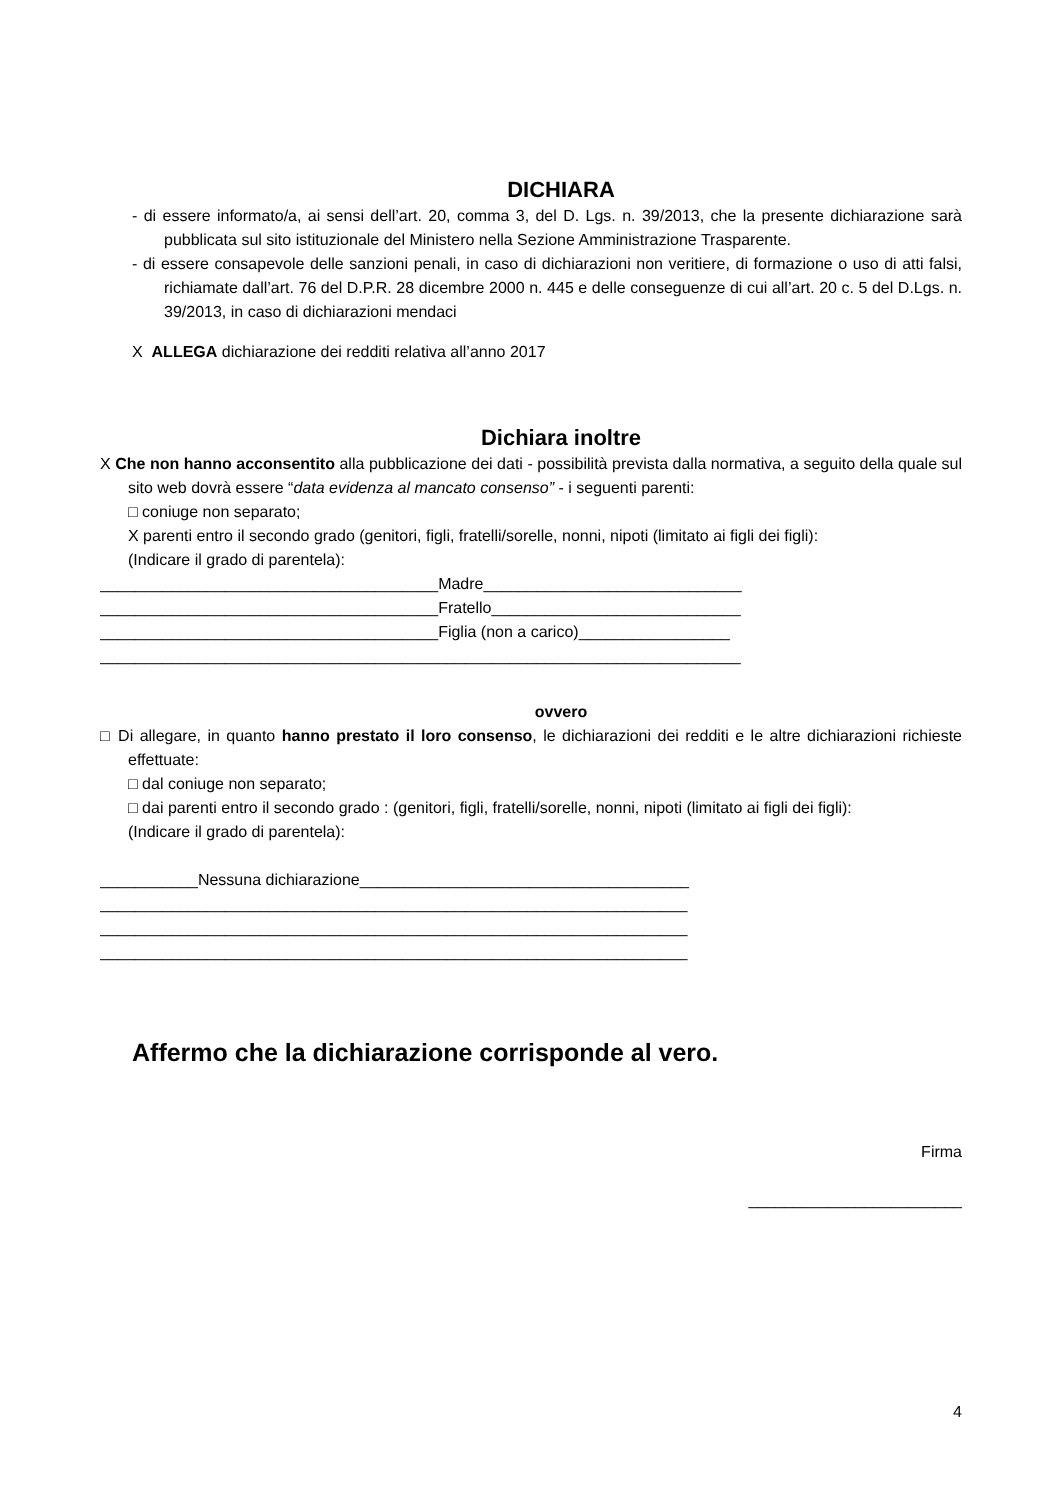DICHIARA
- di essere informato/a, ai sensi dell’art. 20, comma 3, del D. Lgs. n. 39/2013, che la presente dichiarazione sarà pubblicata sul sito istituzionale del Ministero nella Sezione Amministrazione Trasparente.
- di essere consapevole delle sanzioni penali, in caso di dichiarazioni non veritiere, di formazione o uso di atti falsi, richiamate dall’art. 76 del D.P.R. 28 dicembre 2000 n. 445 e delle conseguenze di cui all’art. 20 c. 5 del D.Lgs. n. 39/2013, in caso di dichiarazioni mendaci
X ALLEGA dichiarazione dei redditi relativa all’anno 2017
Dichiara inoltre
X Che non hanno acconsentito alla pubblicazione dei dati - possibilità prevista dalla normativa, a seguito della quale sul sito web dovrà essere “data evidenza al mancato consenso” - i seguenti parenti:
□ coniuge non separato;
X parenti entro il secondo grado (genitori, figli, fratelli/sorelle, nonni, nipoti (limitato ai figli dei figli):
(Indicare il grado di parentela):
______________________________________Madre_____________________________
______________________________________Fratello____________________________
______________________________________Figlia (non a carico)_________________
________________________________________________________________________
ovvero
□ Di allegare, in quanto hanno prestato il loro consenso, le dichiarazioni dei redditi e le altre dichiarazioni richieste effettuate:
□ dal coniuge non separato;
□ dai parenti entro il secondo grado : (genitori, figli, fratelli/sorelle, nonni, nipoti (limitato ai figli dei figli):
(Indicare il grado di parentela):
___________Nessuna dichiarazione_____________________________________
__________________________________________________________________
__________________________________________________________________
__________________________________________________________________
Affermo che la dichiarazione corrisponde al vero.
Firma
________________________
4